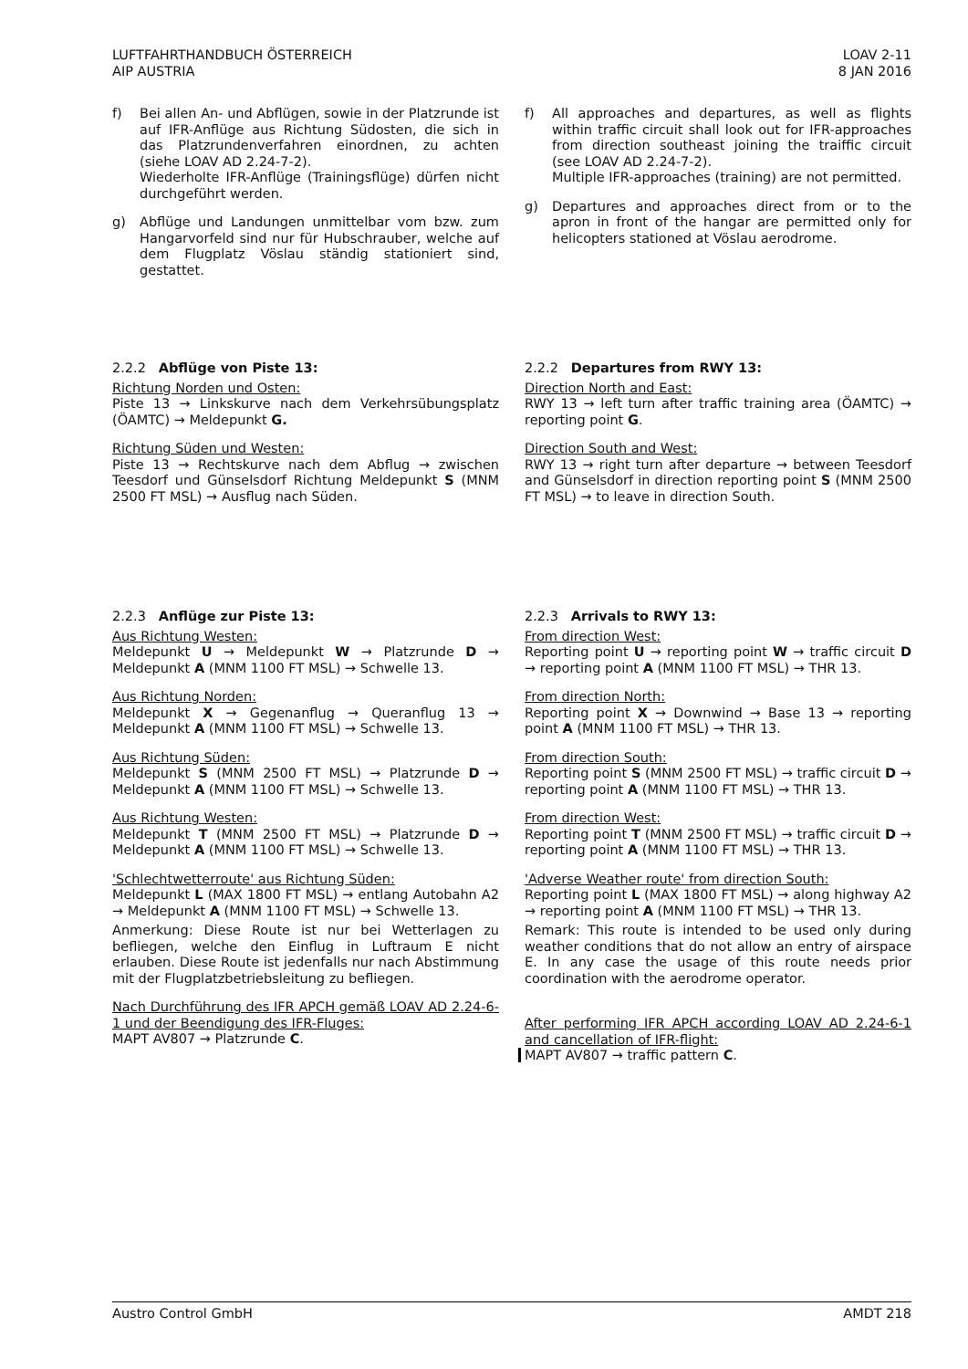LUFTFAHRTHANDBUCH ÖSTERREICH
AIP AUSTRIA
LOAV 2-11
8 JAN 2016
f) Bei allen An- und Abflügen, sowie in der Platzrunde ist auf IFR-Anflüge aus Richtung Südosten, die sich in das Platzrundenverfahren einordnen, zu achten (siehe LOAV AD 2.24-7-2).
Wiederholte IFR-Anflüge (Trainingsflüge) dürfen nicht durchgeführt werden.
g) Abflüge und Landungen unmittelbar vom bzw. zum Hangarvorfeld sind nur für Hubschrauber, welche auf dem Flugplatz Vöslau ständig stationiert sind, gestattet.
f) All approaches and departures, as well as flights within traffic circuit shall look out for IFR-approaches from direction southeast joining the traiffic circuit (see LOAV AD 2.24-7-2).
Multiple IFR-approaches (training) are not permitted.
g) Departures and approaches direct from or to the apron in front of the hangar are permitted only for helicopters stationed at Vöslau aerodrome.
2.2.2 Abflüge von Piste 13:
Richtung Norden und Osten:
Piste 13 → Linkskurve nach dem Verkehrsübungsplatz (ÖAMTC) → Meldepunkt G.
Richtung Süden und Westen:
Piste 13 → Rechtskurve nach dem Abflug → zwischen Teesdorf und Günselsdorf Richtung Meldepunkt S (MNM 2500 FT MSL) → Ausflug nach Süden.
2.2.2 Departures from RWY 13:
Direction North and East:
RWY 13 → left turn after traffic training area (ÖAMTC) → reporting point G.
Direction South and West:
RWY 13 → right turn after departure → between Teesdorf and Günselsdorf in direction reporting point S (MNM 2500 FT MSL) → to leave in direction South.
2.2.3 Anflüge zur Piste 13:
Aus Richtung Westen:
Meldepunkt U → Meldepunkt W → Platzrunde D → Meldepunkt A (MNM 1100 FT MSL) → Schwelle 13.
Aus Richtung Norden:
Meldepunkt X → Gegenanflug → Queranflug 13 → Meldepunkt A (MNM 1100 FT MSL) → Schwelle 13.
Aus Richtung Süden:
Meldepunkt S (MNM 2500 FT MSL) → Platzrunde D → Meldepunkt A (MNM 1100 FT MSL) → Schwelle 13.
Aus Richtung Westen:
Meldepunkt T (MNM 2500 FT MSL) → Platzrunde D → Meldepunkt A (MNM 1100 FT MSL) → Schwelle 13.
'Schlechtwetterroute' aus Richtung Süden:
Meldepunkt L (MAX 1800 FT MSL) → entlang Autobahn A2 → Meldepunkt A (MNM 1100 FT MSL) → Schwelle 13.
Anmerkung: Diese Route ist nur bei Wetterlagen zu befliegen, welche den Einflug in Luftraum E nicht erlauben. Diese Route ist jedenfalls nur nach Abstimmung mit der Flugplatzbetriebsleitung zu befliegen.
Nach Durchführung des IFR APCH gemäß LOAV AD 2.24-6-1 und der Beendigung des IFR-Fluges:
MAPT AV807 → Platzrunde C.
2.2.3 Arrivals to RWY 13:
From direction West:
Reporting point U → reporting point W → traffic circuit D → reporting point A (MNM 1100 FT MSL) → THR 13.
From direction North:
Reporting point X → Downwind → Base 13 → reporting point A (MNM 1100 FT MSL) → THR 13.
From direction South:
Reporting point S (MNM 2500 FT MSL) → traffic circuit D → reporting point A (MNM 1100 FT MSL) → THR 13.
From direction West:
Reporting point T (MNM 2500 FT MSL) → traffic circuit D → reporting point A (MNM 1100 FT MSL) → THR 13.
'Adverse Weather route' from direction South:
Reporting point L (MAX 1800 FT MSL) → along highway A2 → reporting point A (MNM 1100 FT MSL) → THR 13.
Remark: This route is intended to be used only during weather conditions that do not allow an entry of airspace E. In any case the usage of this route needs prior coordination with the aerodrome operator.
After performing IFR APCH according LOAV AD 2.24-6-1 and cancellation of IFR-flight:
MAPT AV807 → traffic pattern C.
Austro Control GmbH AMDT 218